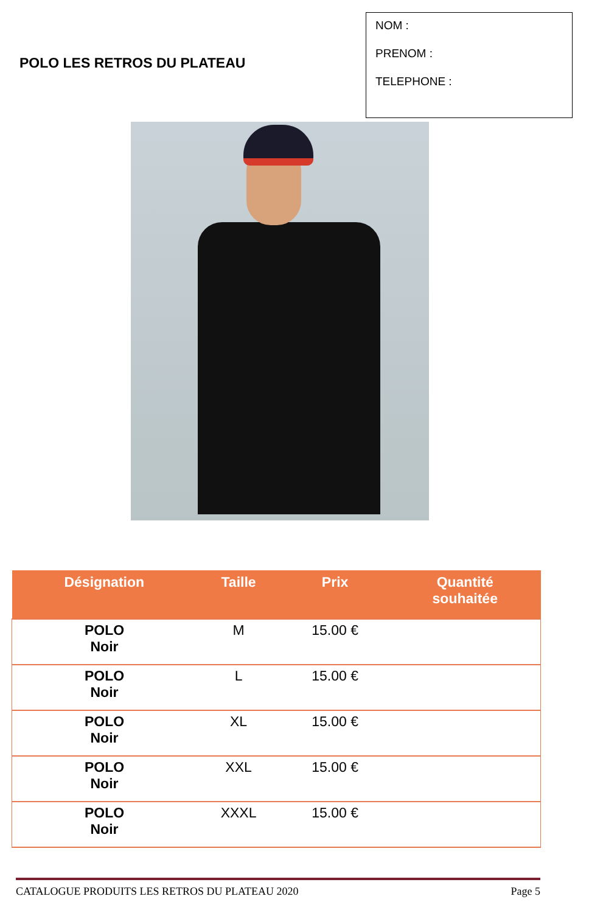POLO LES RETROS DU PLATEAU
NOM :
PRENOM :
TELEPHONE :
| Désignation | Taille | Prix | Quantité souhaitée |
| --- | --- | --- | --- |
| POLO Noir | M | 15.00 € | |
| POLO Noir | L | 15.00 € | |
| POLO Noir | XL | 15.00 € | |
| POLO Noir | XXL | 15.00 € | |
| POLO Noir | XXXL | 15.00 € | |
CATALOGUE PRODUITS LES RETROS DU PLATEAU 2020 Page 5